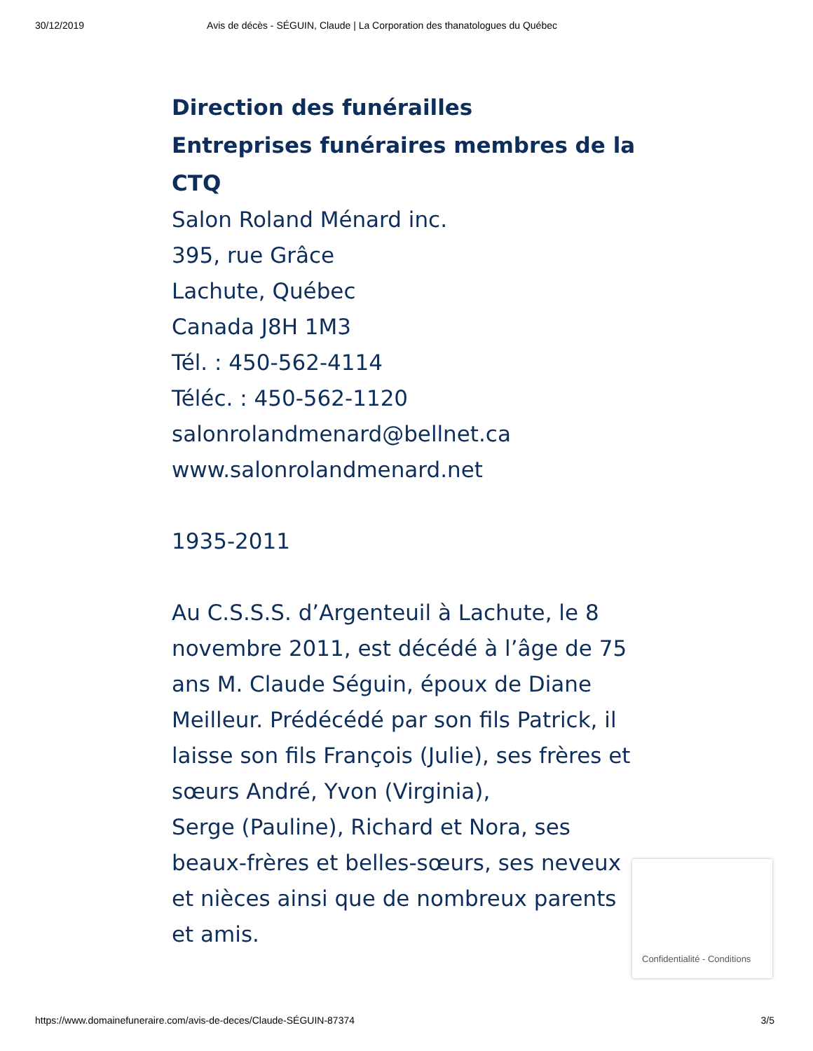30/12/2019 Avis de décès - SÉGUIN, Claude | La Corporation des thanatologues du Québec
Direction des funérailles
Entreprises funéraires membres de la CTQ
Salon Roland Ménard inc.
395, rue Grâce
Lachute, Québec
Canada J8H 1M3
Tél. : 450-562-4114
Téléc. : 450-562-1120
salonrolandmenard@bellnet.ca
www.salonrolandmenard.net
1935-2011
Au C.S.S.S. d’Argenteuil à Lachute, le 8 novembre 2011, est décédé à l’âge de 75 ans M. Claude Séguin, époux de Diane Meilleur. Prédécédé par son fils Patrick, il laisse son fils François (Julie), ses frères et sœurs André, Yvon (Virginia),
Serge (Pauline), Richard et Nora, ses beaux-frères et belles-sœurs, ses neveux et nièces ainsi que de nombreux parents et amis.
Confidentialité - Conditions
https://www.domainefuneraire.com/avis-de-deces/Claude-SÉGUIN-87374 3/5